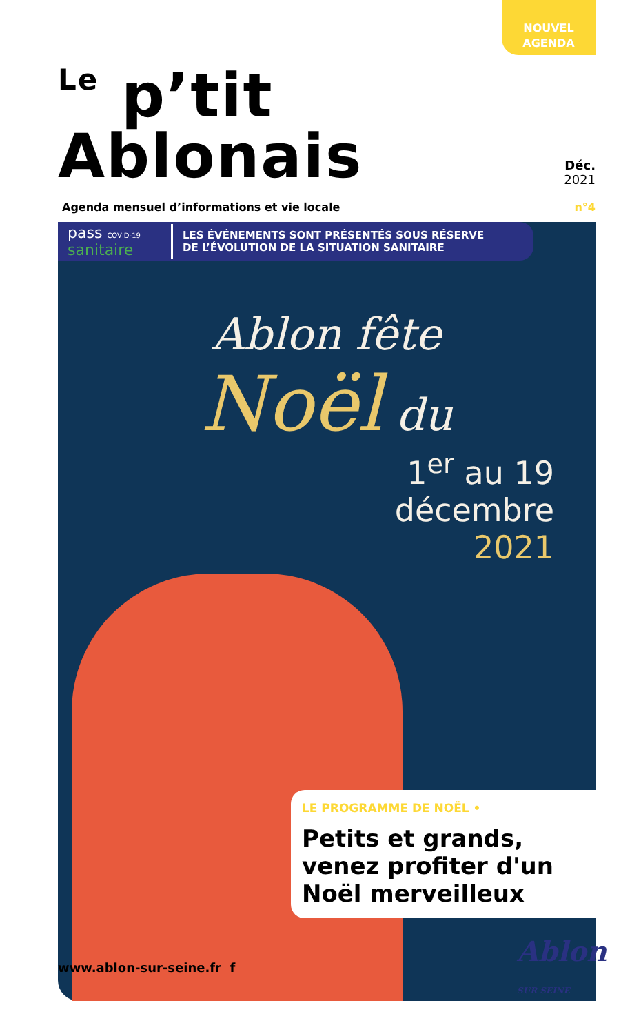NOUVEL
AGENDA
Le p’tit Ablonais
Déc.
2021
Agenda mensuel d’informations et vie locale n°4
pass COVID-19
sanitaire
LES ÉVÉNEMENTS SONT PRÉSENTÉS SOUS RÉSERVE
DE L’ÉVOLUTION DE LA SITUATION SANITAIRE
Ablon fête
Noël du
1<sup>er</sup> au 19
décembre
2021
LE PROGRAMME DE NOËL •
Petits et grands, venez profiter d'un Noël merveilleux
www.ablon-sur-seine.fr f Ablon
SUR SEINE